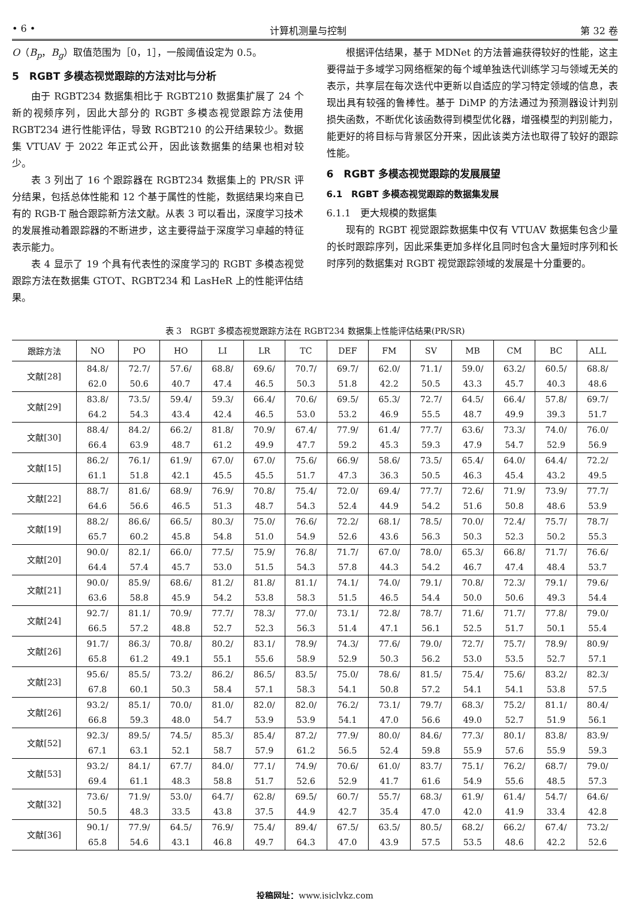• 6 • 计算机测量与控制 第 32 卷
O（B<sub>p</sub>，B<sub>g</sub>）取值范围为［0，1］，一般阈值设定为 0.5。
5　RGBT 多模态视觉跟踪的方法对比与分析
由于 RGBT234 数据集相比于 RGBT210 数据集扩展了 24 个新的视频序列，因此大部分的 RGBT 多模态视觉跟踪方法使用 RGBT234 进行性能评估，导致 RGBT210 的公开结果较少。数据集 VTUAV 于 2022 年正式公开，因此该数据集的结果也相对较少。
表 3 列出了 16 个跟踪器在 RGBT234 数据集上的 PR/SR 评分结果，包括总体性能和 12 个基于属性的性能，数据结果均来自已有的 RGB-T 融合跟踪新方法文献。从表 3 可以看出，深度学习技术的发展推动着跟踪器的不断进步，这主要得益于深度学习卓越的特征表示能力。
表 4 显示了 19 个具有代表性的深度学习的 RGBT 多模态视觉跟踪方法在数据集 GTOT、RGBT234 和 LasHeR 上的性能评估结果。
根据评估结果，基于 MDNet 的方法普遍获得较好的性能，这主要得益于多域学习网络框架的每个域单独迭代训练学习与领域无关的表示，共享层在每次迭代中更新以自适应的学习特定领域的信息，表现出具有较强的鲁棒性。基于 DiMP 的方法通过为预测器设计判别损失函数，不断优化该函数得到模型优化器，增强模型的判别能力，能更好的将目标与背景区分开来，因此该类方法也取得了较好的跟踪性能。
6　RGBT 多模态视觉跟踪的发展展望
6.1　RGBT 多模态视觉跟踪的数据集发展
6.1.1　更大规模的数据集
现有的 RGBT 视觉跟踪数据集中仅有 VTUAV 数据集包含少量的长时跟踪序列，因此采集更加多样化且同时包含大量短时序列和长时序列的数据集对 RGBT 视觉跟踪领域的发展是十分重要的。
表 3　RGBT 多模态视觉跟踪方法在 RGBT234 数据集上性能评估结果(PR/SR)
| 跟踪方法 | NO | PO | HO | LI | LR | TC | DEF | FM | SV | MB | CM | BC | ALL |
| --- | --- | --- | --- | --- | --- | --- | --- | --- | --- | --- | --- | --- | --- |
| 文献[28] | 84.8/ 62.0 | 72.7/ 50.6 | 57.6/ 40.7 | 68.8/ 47.4 | 69.6/ 46.5 | 70.7/ 50.3 | 69.7/ 51.8 | 62.0/ 42.2 | 71.1/ 50.5 | 59.0/ 43.3 | 63.2/ 45.7 | 60.5/ 40.3 | 68.8/ 48.6 |
| 文献[29] | 83.8/ 64.2 | 73.5/ 54.3 | 59.4/ 43.4 | 59.3/ 42.4 | 66.4/ 46.5 | 70.6/ 53.0 | 69.5/ 53.2 | 65.3/ 46.9 | 72.7/ 55.5 | 64.5/ 48.7 | 66.4/ 49.9 | 57.8/ 39.3 | 69.7/ 51.7 |
| 文献[30] | 88.4/ 66.4 | 84.2/ 63.9 | 66.2/ 48.7 | 81.8/ 61.2 | 70.9/ 49.9 | 67.4/ 47.7 | 77.9/ 59.2 | 61.4/ 45.3 | 77.7/ 59.3 | 63.6/ 47.9 | 73.3/ 54.7 | 74.0/ 52.9 | 76.0/ 56.9 |
| 文献[15] | 86.2/ 61.1 | 76.1/ 51.8 | 61.9/ 42.1 | 67.0/ 45.5 | 67.0/ 45.5 | 75.6/ 51.7 | 66.9/ 47.3 | 58.6/ 36.3 | 73.5/ 50.5 | 65.4/ 46.3 | 64.0/ 45.4 | 64.4/ 43.2 | 72.2/ 49.5 |
| 文献[22] | 88.7/ 64.6 | 81.6/ 56.6 | 68.9/ 46.5 | 76.9/ 51.3 | 70.8/ 48.7 | 75.4/ 54.3 | 72.0/ 52.4 | 69.4/ 44.9 | 77.7/ 54.2 | 72.6/ 51.6 | 71.9/ 50.8 | 73.9/ 48.6 | 77.7/ 53.9 |
| 文献[19] | 88.2/ 65.7 | 86.6/ 60.2 | 66.5/ 45.8 | 80.3/ 54.8 | 75.0/ 51.0 | 76.6/ 54.9 | 72.2/ 52.6 | 68.1/ 43.6 | 78.5/ 56.3 | 70.0/ 50.3 | 72.4/ 52.3 | 75.7/ 50.2 | 78.7/ 55.3 |
| 文献[20] | 90.0/ 64.4 | 82.1/ 57.4 | 66.0/ 45.7 | 77.5/ 53.0 | 75.9/ 51.5 | 76.8/ 54.3 | 71.7/ 57.8 | 67.0/ 44.3 | 78.0/ 54.2 | 65.3/ 46.7 | 66.8/ 47.4 | 71.7/ 48.4 | 76.6/ 53.7 |
| 文献[21] | 90.0/ 63.6 | 85.9/ 58.8 | 68.6/ 45.9 | 81.2/ 54.2 | 81.8/ 53.8 | 81.1/ 58.3 | 74.1/ 51.5 | 74.0/ 46.5 | 79.1/ 54.4 | 70.8/ 50.0 | 72.3/ 50.6 | 79.1/ 49.3 | 79.6/ 54.4 |
| 文献[24] | 92.7/ 66.5 | 81.1/ 57.2 | 70.9/ 48.8 | 77.7/ 52.7 | 78.3/ 52.3 | 77.0/ 56.3 | 73.1/ 51.4 | 72.8/ 47.1 | 78.7/ 56.1 | 71.6/ 52.5 | 71.7/ 51.7 | 77.8/ 50.1 | 79.0/ 55.4 |
| 文献[26] | 91.7/ 65.8 | 86.3/ 61.2 | 70.8/ 49.1 | 80.2/ 55.1 | 83.1/ 55.6 | 78.9/ 58.9 | 74.3/ 52.9 | 77.6/ 50.3 | 79.0/ 56.2 | 72.7/ 53.0 | 75.7/ 53.5 | 78.9/ 52.7 | 80.9/ 57.1 |
| 文献[23] | 95.6/ 67.8 | 85.5/ 60.1 | 73.2/ 50.3 | 86.2/ 58.4 | 86.5/ 57.1 | 83.5/ 58.3 | 75.0/ 54.1 | 78.6/ 50.8 | 81.5/ 57.2 | 75.4/ 54.1 | 75.6/ 54.1 | 83.2/ 53.8 | 82.3/ 57.5 |
| 文献[26] | 93.2/ 66.8 | 85.1/ 59.3 | 70.0/ 48.0 | 81.0/ 54.7 | 82.0/ 53.9 | 82.0/ 53.9 | 76.2/ 54.1 | 73.1/ 47.0 | 79.7/ 56.6 | 68.3/ 49.0 | 75.2/ 52.7 | 81.1/ 51.9 | 80.4/ 56.1 |
| 文献[52] | 92.3/ 67.1 | 89.5/ 63.1 | 74.5/ 52.1 | 85.3/ 58.7 | 85.4/ 57.9 | 87.2/ 61.2 | 77.9/ 56.5 | 80.0/ 52.4 | 84.6/ 59.8 | 77.3/ 55.9 | 80.1/ 57.6 | 83.8/ 55.9 | 83.9/ 59.3 |
| 文献[53] | 93.2/ 69.4 | 84.1/ 61.1 | 67.7/ 48.3 | 84.0/ 58.8 | 77.1/ 51.7 | 74.9/ 52.6 | 70.6/ 52.9 | 61.0/ 41.7 | 83.7/ 61.6 | 75.1/ 54.9 | 76.2/ 55.6 | 68.7/ 48.5 | 79.0/ 57.3 |
| 文献[32] | 73.6/ 50.5 | 71.9/ 48.3 | 53.0/ 33.5 | 64.7/ 43.8 | 62.8/ 37.5 | 69.5/ 44.9 | 60.7/ 42.7 | 55.7/ 35.4 | 68.3/ 47.0 | 61.9/ 42.0 | 61.4/ 41.9 | 54.7/ 33.4 | 64.6/ 42.8 |
| 文献[36] | 90.1/ 65.8 | 77.9/ 54.6 | 64.5/ 43.1 | 76.9/ 46.8 | 75.4/ 49.7 | 89.4/ 64.3 | 67.5/ 47.0 | 63.5/ 43.9 | 80.5/ 57.5 | 68.2/ 53.5 | 66.2/ 48.6 | 67.4/ 42.2 | 73.2/ 52.6 |
投稿网址：www.jsjclykz.com